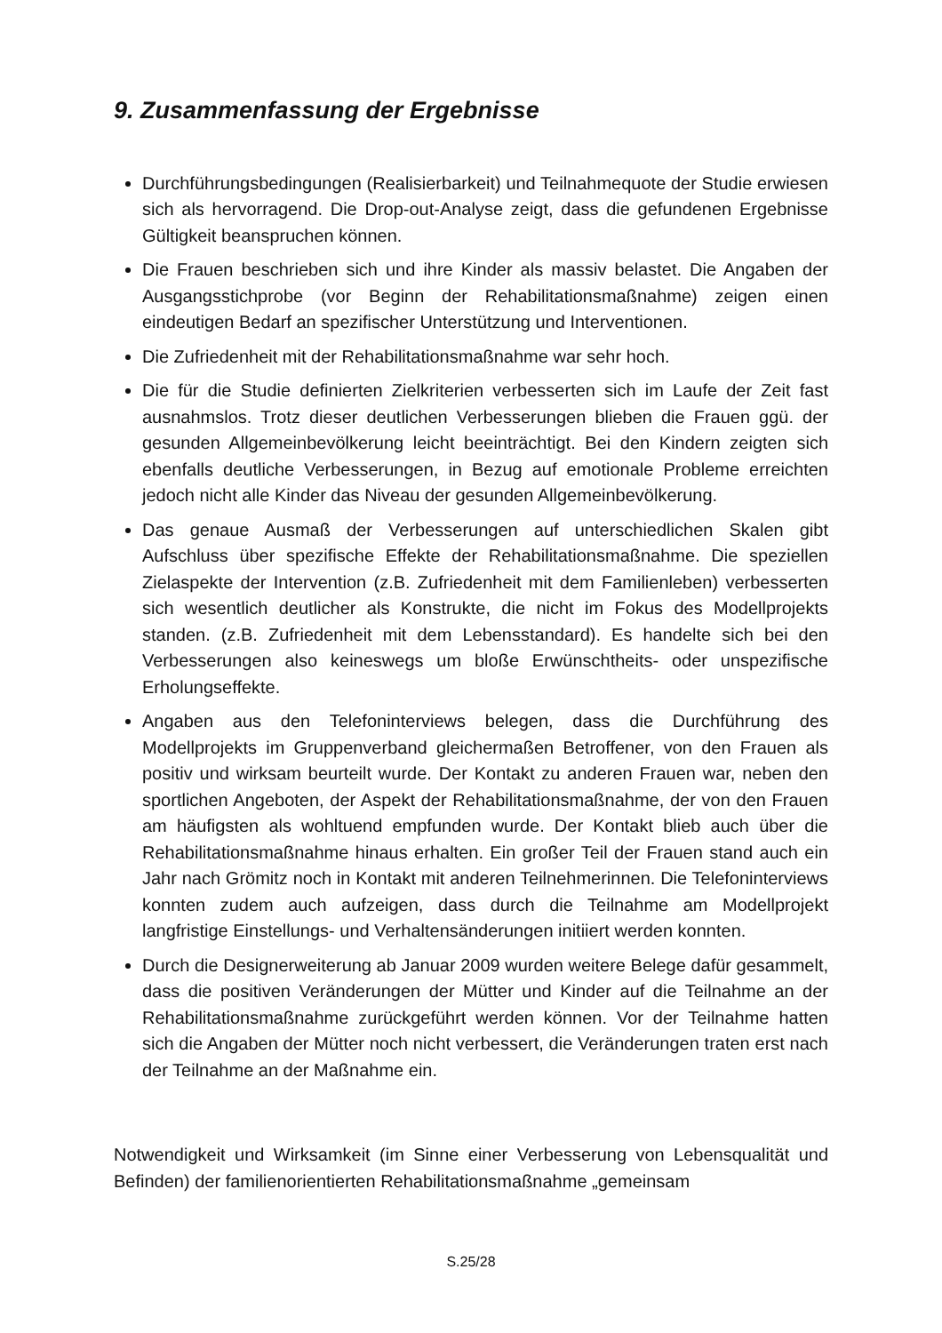9. Zusammenfassung der Ergebnisse
Durchführungsbedingungen (Realisierbarkeit) und Teilnahmequote der Studie erwiesen sich als hervorragend. Die Drop-out-Analyse zeigt, dass die gefundenen Ergebnisse Gültigkeit beanspruchen können.
Die Frauen beschrieben sich und ihre Kinder als massiv belastet. Die Angaben der Ausgangsstichprobe (vor Beginn der Rehabilitationsmaßnahme) zeigen einen eindeutigen Bedarf an spezifischer Unterstützung und Interventionen.
Die Zufriedenheit mit der Rehabilitationsmaßnahme war sehr hoch.
Die für die Studie definierten Zielkriterien verbesserten sich im Laufe der Zeit fast ausnahmslos. Trotz dieser deutlichen Verbesserungen blieben die Frauen ggü. der gesunden Allgemeinbevölkerung leicht beeinträchtigt. Bei den Kindern zeigten sich ebenfalls deutliche Verbesserungen, in Bezug auf emotionale Probleme erreichten jedoch nicht alle Kinder das Niveau der gesunden Allgemeinbevölkerung.
Das genaue Ausmaß der Verbesserungen auf unterschiedlichen Skalen gibt Aufschluss über spezifische Effekte der Rehabilitationsmaßnahme. Die speziellen Zielaspekte der Intervention (z.B. Zufriedenheit mit dem Familienleben) verbesserten sich wesentlich deutlicher als Konstrukte, die nicht im Fokus des Modellprojekts standen. (z.B. Zufriedenheit mit dem Lebensstandard). Es handelte sich bei den Verbesserungen also keineswegs um bloße Erwünschtheits- oder unspezifische Erholungseffekte.
Angaben aus den Telefoninterviews belegen, dass die Durchführung des Modellprojekts im Gruppenverband gleichermaßen Betroffener, von den Frauen als positiv und wirksam beurteilt wurde. Der Kontakt zu anderen Frauen war, neben den sportlichen Angeboten, der Aspekt der Rehabilitationsmaßnahme, der von den Frauen am häufigsten als wohltuend empfunden wurde. Der Kontakt blieb auch über die Rehabilitationsmaßnahme hinaus erhalten. Ein großer Teil der Frauen stand auch ein Jahr nach Grömitz noch in Kontakt mit anderen Teilnehmerinnen. Die Telefoninterviews konnten zudem auch aufzeigen, dass durch die Teilnahme am Modellprojekt langfristige Einstellungs- und Verhaltens­änderungen initiiert werden konnten.
Durch die Designerweiterung ab Januar 2009 wurden weitere Belege dafür gesammelt, dass die positiven Veränderungen der Mütter und Kinder auf die Teilnahme an der Rehabilitationsmaßnahme zurückgeführt werden können. Vor der Teilnahme hatten sich die Angaben der Mütter noch nicht verbessert, die Veränderungen traten erst nach der Teilnahme an der Maßnahme ein.
Notwendigkeit und Wirksamkeit (im Sinne einer Verbesserung von Lebensqualität und Befinden) der familienorientierten Rehabilitationsmaßnahme „gemeinsam
S.25/28